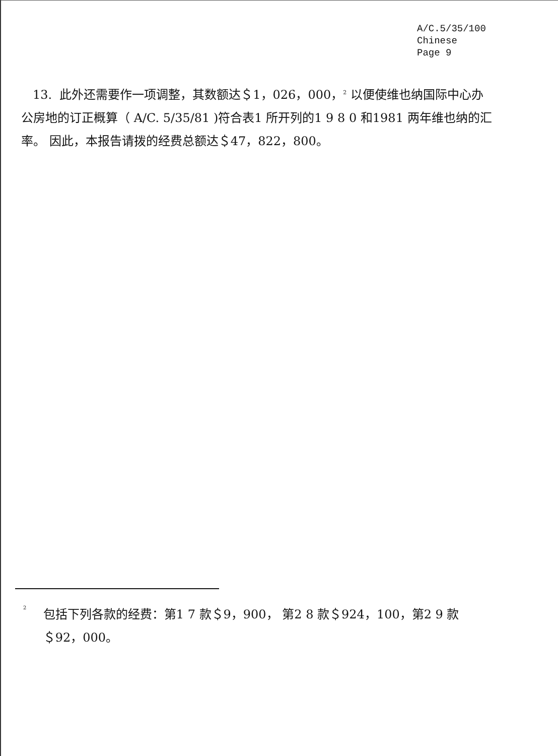A/C.5/35/100
Chinese
Page 9
13. 此外还需要作一项调整，其数额达＄1，026，000，<sup>2</sup> 以便使维也纳国际中心办公房地的订正概算（ A/C. 5/35/81 )符合表1 所开列的1 9 8 0 和1981 两年维也纳的汇率。 因此，本报告请拨的经费总额达＄47，822，800。
<sup>2</sup>
包括下列各款的经费：第1 7 款＄9，900， 第2 8 款＄924，100，第2 9 款＄92，000。